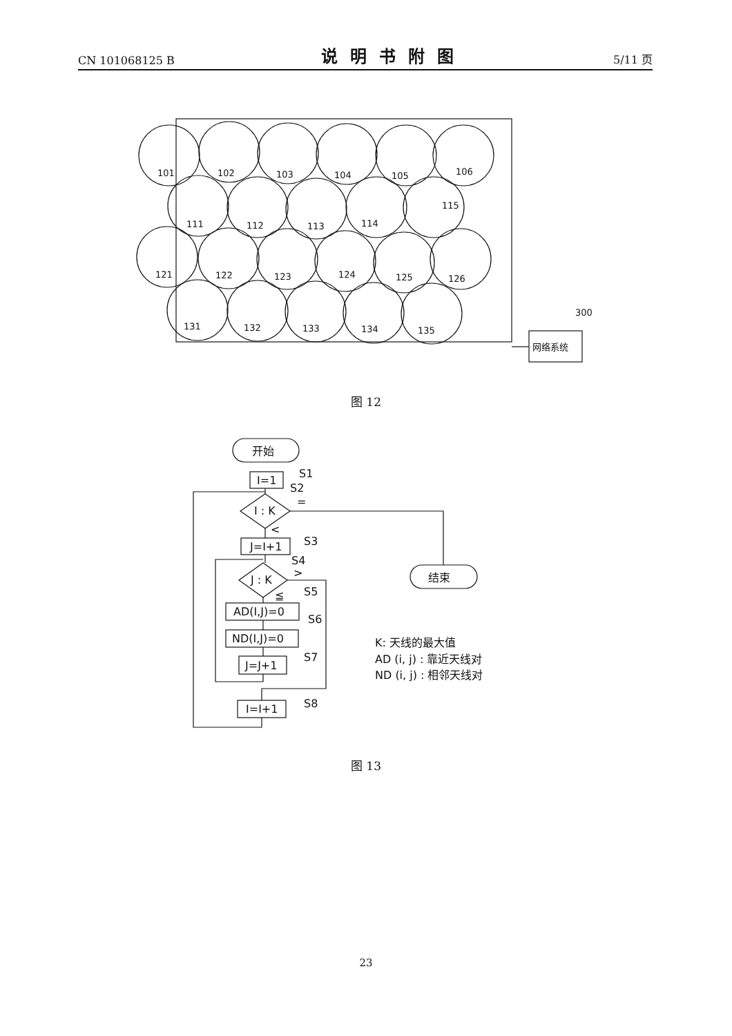CN 101068125 B 说明书附图 5/11 页
101
102
103
104
105
106
111
112
113
114
115
121
122
123
124
125
126
131
132
133
134
135
300
网络系统
图 12
开始
I=1
S1
S2
=
I : K
<
J=I+1
S3
S4
J : K
>
≦
S5
AD(I,J)=0
S6
ND(I,J)=0
J=J+1
S7
I=I+1
S8
结束
K: 天线的最大值
AD (i, j) : 靠近天线对
ND (i, j) : 相邻天线对
图 13
23